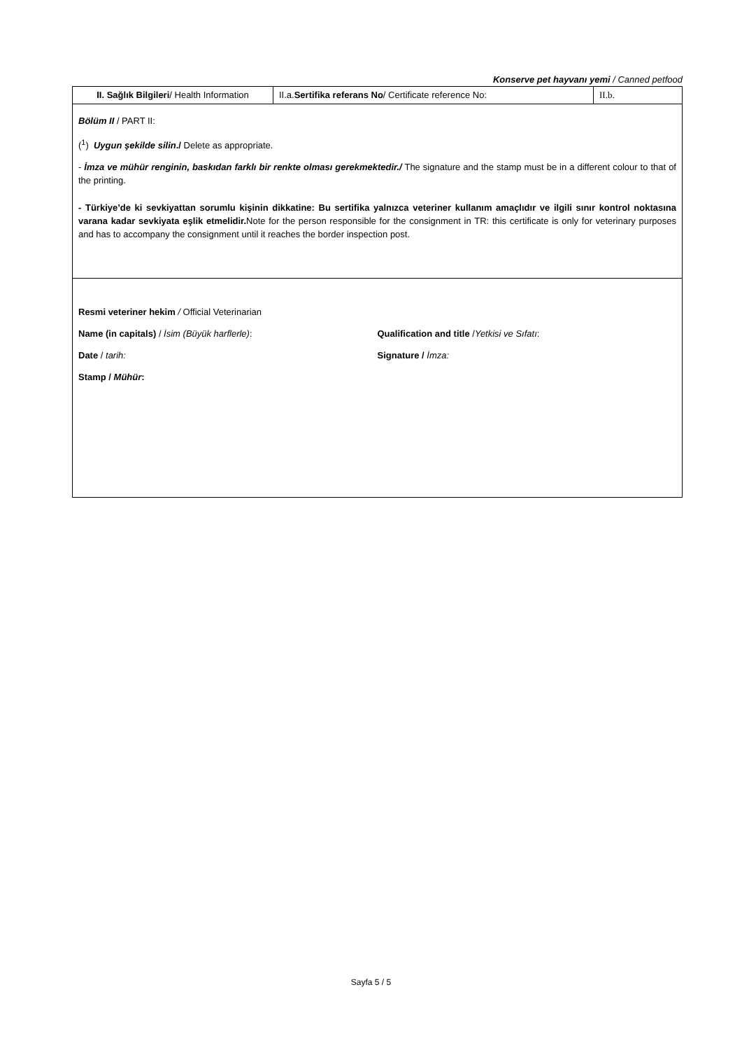Konserve pet hayvanı yemi / Canned petfood
| II. Sağlık Bilgileri / Health Information | II.a. Sertifika referans No / Certificate reference No: | II.b. |
| Bölüm II / PART II: (<sup>1</sup>) Uygun şekilde silin ./ Delete as appropriate. - İmza ve mühür renginin, baskıdan farklı bir renkte olması gerekmektedir./ The signature and the stamp must be in a different colour to that of the printing. - Türkiye’de ki sevkiyattan sorumlu kişinin dikkatine: Bu sertifika yalnızca veteriner kullanım amaçlıdır ve ilgili sınır kontrol noktasına varana kadar sevkiyata eşlik etmelidir. Note for the person responsible for the consignment in TR: this certificate is only for veterinary purposes and has to accompany the consignment until it reaches the border inspection post. | | |
| Resmi veteriner hekim / Official Veterinarian Name (in capitals) / İsim (Büyük harflerle) : Qualification and title / Yetkisi ve Sıfatı : Date / tarih: Signature / İmza: Stamp / Mühür : | | |
Sayfa 5 / 5